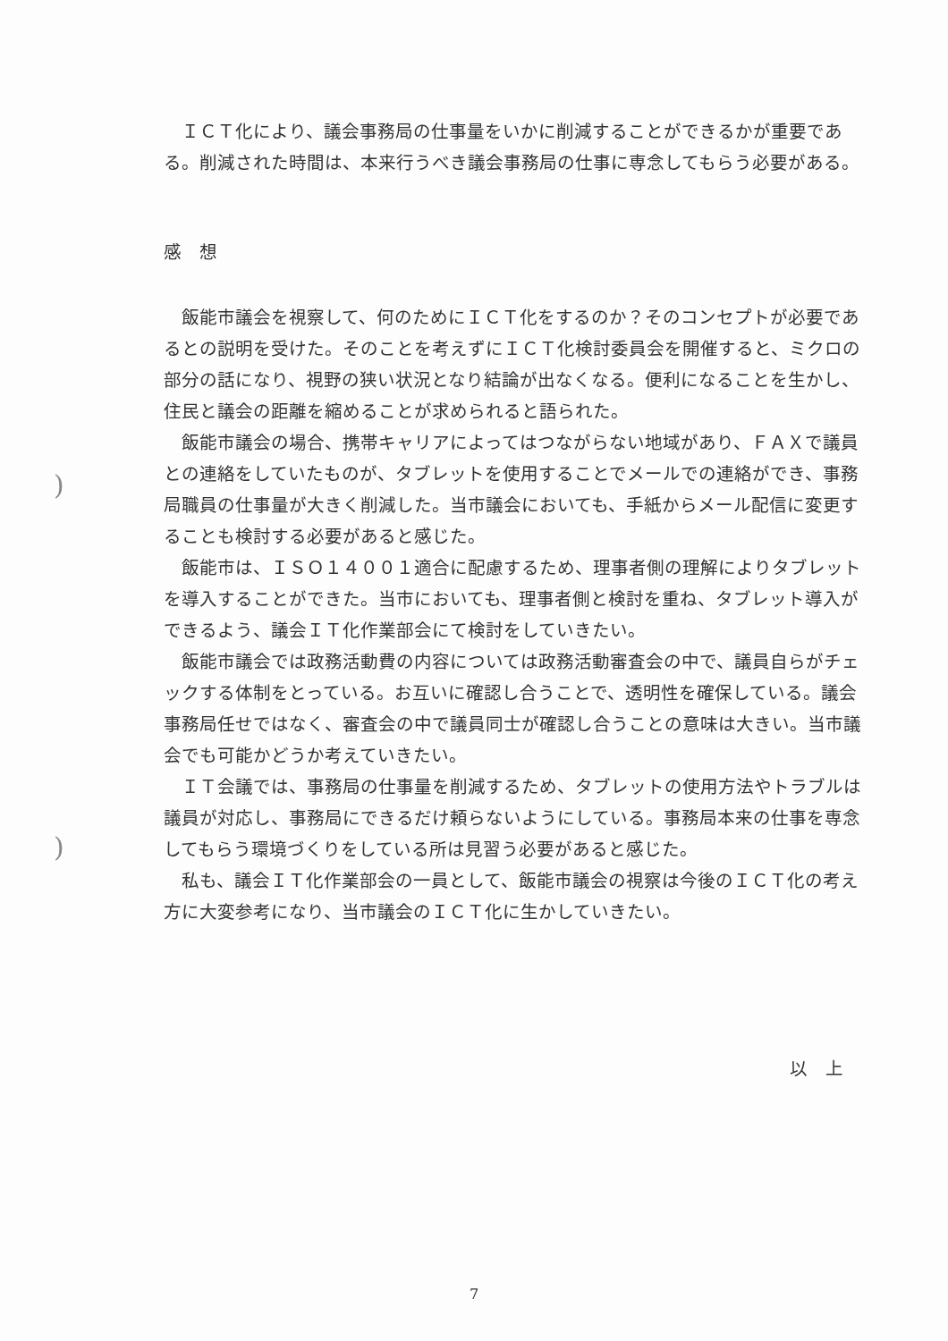)
)
ＩＣＴ化により、議会事務局の仕事量をいかに削減することができるかが重要である。削減された時間は、本来行うべき議会事務局の仕事に専念してもらう必要がある。
感　想
飯能市議会を視察して、何のためにＩＣＴ化をするのか？そのコンセプトが必要であるとの説明を受けた。そのことを考えずにＩＣＴ化検討委員会を開催すると、ミクロの部分の話になり、視野の狭い状況となり結論が出なくなる。便利になることを生かし、住民と議会の距離を縮めることが求められると語られた。
飯能市議会の場合、携帯キャリアによってはつながらない地域があり、ＦＡＸで議員との連絡をしていたものが、タブレットを使用することでメールでの連絡ができ、事務局職員の仕事量が大きく削減した。当市議会においても、手紙からメール配信に変更することも検討する必要があると感じた。
飯能市は、ＩＳＯ１４００１適合に配慮するため、理事者側の理解によりタブレットを導入することができた。当市においても、理事者側と検討を重ね、タブレット導入ができるよう、議会ＩＴ化作業部会にて検討をしていきたい。
飯能市議会では政務活動費の内容については政務活動審査会の中で、議員自らがチェックする体制をとっている。お互いに確認し合うことで、透明性を確保している。議会事務局任せではなく、審査会の中で議員同士が確認し合うことの意味は大きい。当市議会でも可能かどうか考えていきたい。
ＩＴ会議では、事務局の仕事量を削減するため、タブレットの使用方法やトラブルは議員が対応し、事務局にできるだけ頼らないようにしている。事務局本来の仕事を専念してもらう環境づくりをしている所は見習う必要があると感じた。
私も、議会ＩＴ化作業部会の一員として、飯能市議会の視察は今後のＩＣＴ化の考え方に大変参考になり、当市議会のＩＣＴ化に生かしていきたい。
以　上
7